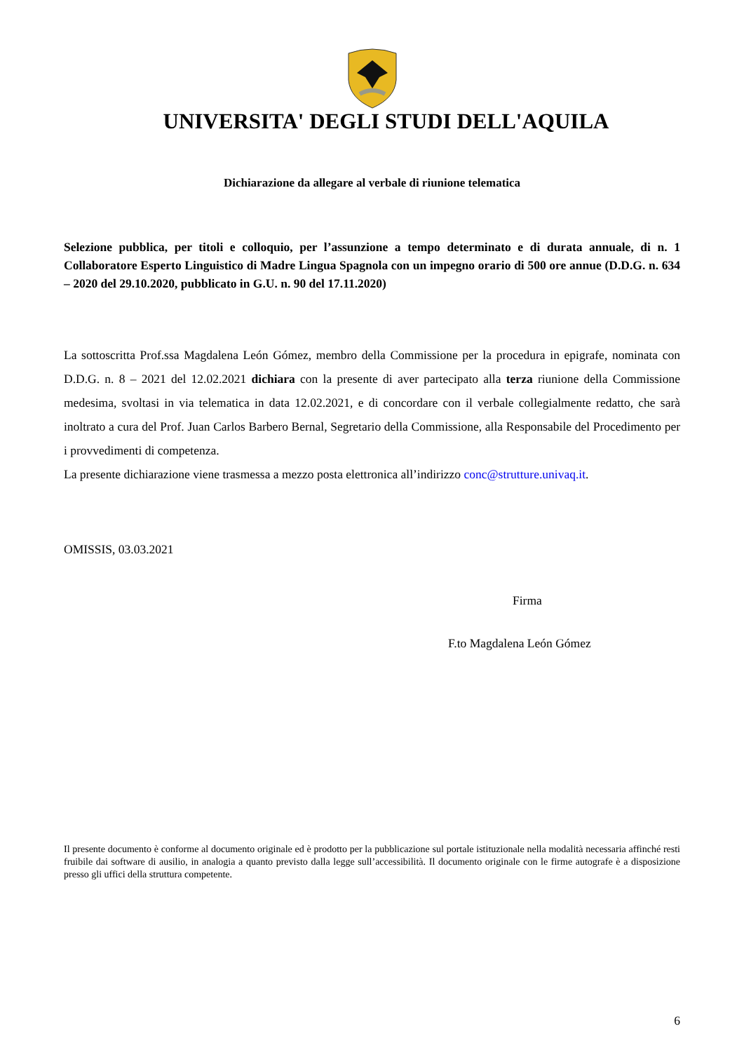UNIVERSITA' DEGLI STUDI DELL'AQUILA
Dichiarazione da allegare al verbale di riunione telematica
Selezione pubblica, per titoli e colloquio, per l’assunzione a tempo determinato e di durata annuale, di n. 1 Collaboratore Esperto Linguistico di Madre Lingua Spagnola con un impegno orario di 500 ore annue (D.D.G. n. 634 – 2020 del 29.10.2020, pubblicato in G.U. n. 90 del 17.11.2020)
La sottoscritta Prof.ssa Magdalena León Gómez, membro della Commissione per la procedura in epigrafe, nominata con D.D.G. n. 8 – 2021 del 12.02.2021 dichiara con la presente di aver partecipato alla terza riunione della Commissione medesima, svoltasi in via telematica in data 12.02.2021, e di concordare con il verbale collegialmente redatto, che sarà inoltrato a cura del Prof. Juan Carlos Barbero Bernal, Segretario della Commissione, alla Responsabile del Procedimento per i provvedimenti di competenza.
La presente dichiarazione viene trasmessa a mezzo posta elettronica all’indirizzo conc@strutture.univaq.it.
OMISSIS, 03.03.2021
Firma
F.to Magdalena León Gómez
Il presente documento è conforme al documento originale ed è prodotto per la pubblicazione sul portale istituzionale nella modalità necessaria affinché resti fruibile dai software di ausilio, in analogia a quanto previsto dalla legge sull’accessibilità. Il documento originale con le firme autografe è a disposizione presso gli uffici della struttura competente.
6